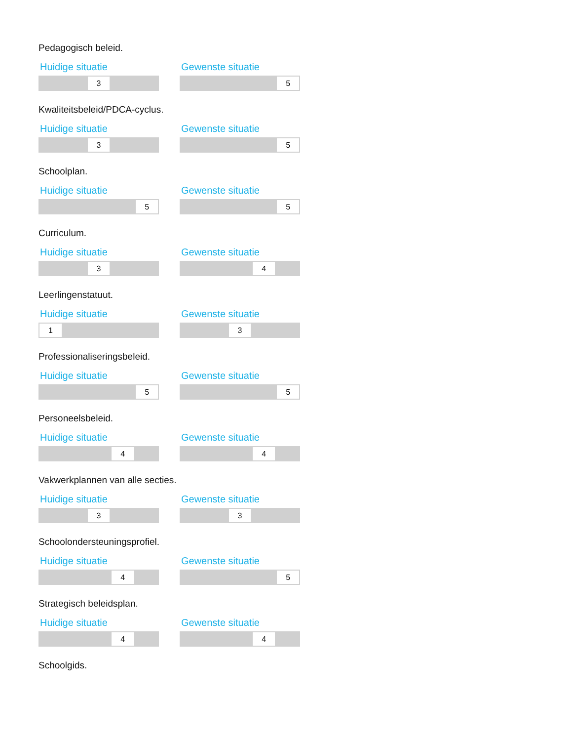Pedagogisch beleid.
Huidige situatie
3
Gewenste situatie
5
Kwaliteitsbeleid/PDCA-cyclus.
Huidige situatie
3
Gewenste situatie
5
Schoolplan.
Huidige situatie
5
Gewenste situatie
5
Curriculum.
Huidige situatie
3
Gewenste situatie
4
Leerlingenstatuut.
Huidige situatie
1
Gewenste situatie
3
Professionaliseringsbeleid.
Huidige situatie
5
Gewenste situatie
5
Personeelsbeleid.
Huidige situatie
4
Gewenste situatie
4
Vakwerkplannen van alle secties.
Huidige situatie
3
Gewenste situatie
3
Schoolondersteuningsprofiel.
Huidige situatie
4
Gewenste situatie
5
Strategisch beleidsplan.
Huidige situatie
4
Gewenste situatie
4
Schoolgids.